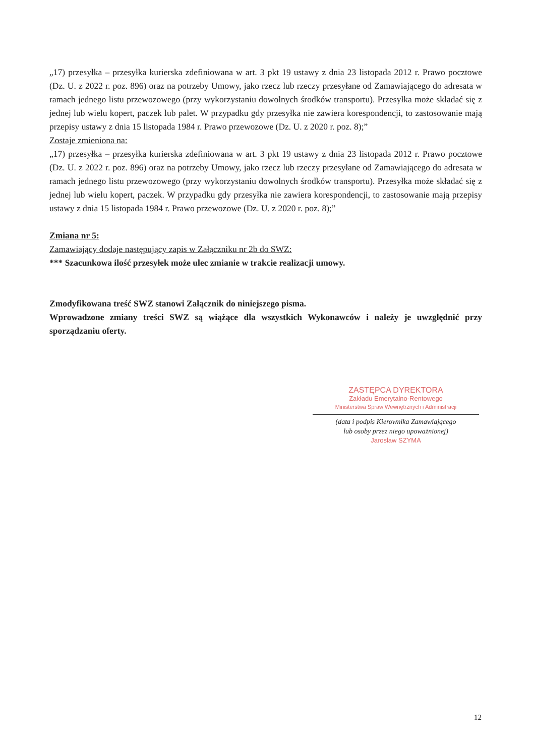„17) przesyłka – przesyłka kurierska zdefiniowana w art. 3 pkt 19 ustawy z dnia 23 listopada 2012 r. Prawo pocztowe (Dz. U. z 2022 r. poz. 896) oraz na potrzeby Umowy, jako rzecz lub rzeczy przesyłane od Zamawiającego do adresata w ramach jednego listu przewozowego (przy wykorzystaniu dowolnych środków transportu). Przesyłka może składać się z jednej lub wielu kopert, paczek lub palet. W przypadku gdy przesyłka nie zawiera korespondencji, to zastosowanie mają przepisy ustawy z dnia 15 listopada 1984 r. Prawo przewozowe (Dz. U. z 2020 r. poz. 8);”
Zostaje zmieniona na:
„17) przesyłka – przesyłka kurierska zdefiniowana w art. 3 pkt 19 ustawy z dnia 23 listopada 2012 r. Prawo pocztowe (Dz. U. z 2022 r. poz. 896) oraz na potrzeby Umowy, jako rzecz lub rzeczy przesyłane od Zamawiającego do adresata w ramach jednego listu przewozowego (przy wykorzystaniu dowolnych środków transportu). Przesyłka może składać się z jednej lub wielu kopert, paczek. W przypadku gdy przesyłka nie zawiera korespondencji, to zastosowanie mają przepisy ustawy z dnia 15 listopada 1984 r. Prawo przewozowe (Dz. U. z 2020 r. poz. 8);”
Zmiana nr 5:
Zamawiający dodaje następujący zapis w Załączniku nr 2b do SWZ:
*** Szacunkowa ilość przesyłek może ulec zmianie w trakcie realizacji umowy.
Zmodyfikowana treść SWZ stanowi Załącznik do niniejszego pisma.
Wprowadzone zmiany treści SWZ są wiążące dla wszystkich Wykonawców i należy je uwzględnić przy sporządzaniu oferty.
ZASTĘPCA DYREKTORA
Zakładu Emerytalno-Rentowego
Ministerstwa Spraw Wewnętrznych i Administracji
(data i podpis Kierownika Zamawiającego
lub osoby przez niego upoważnionej)
Jarosław SZYMA
12